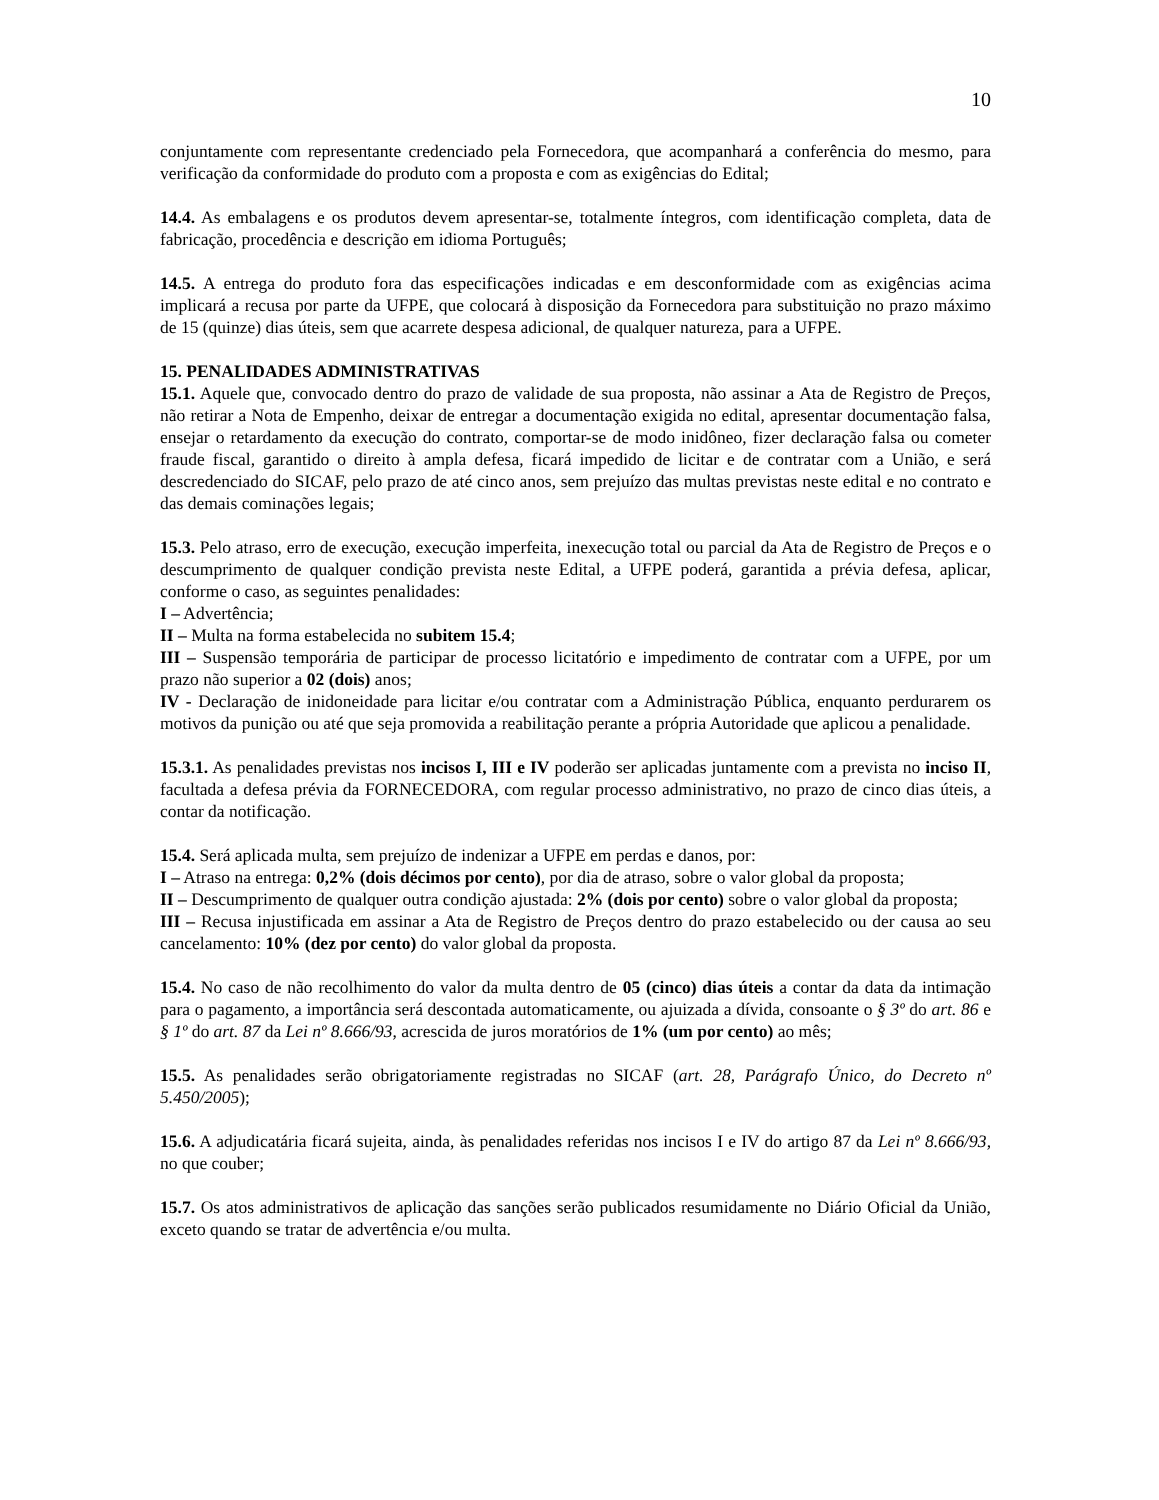10
conjuntamente com representante credenciado pela Fornecedora, que acompanhará a conferência do mesmo, para verificação da conformidade do produto com a proposta e com as exigências do Edital;
14.4. As embalagens e os produtos devem apresentar-se, totalmente íntegros, com identificação completa, data de fabricação, procedência e descrição em idioma Português;
14.5. A entrega do produto fora das especificações indicadas e em desconformidade com as exigências acima implicará a recusa por parte da UFPE, que colocará à disposição da Fornecedora para substituição no prazo máximo de 15 (quinze) dias úteis, sem que acarrete despesa adicional, de qualquer natureza, para a UFPE.
15. PENALIDADES ADMINISTRATIVAS
15.1. Aquele que, convocado dentro do prazo de validade de sua proposta, não assinar a Ata de Registro de Preços, não retirar a Nota de Empenho, deixar de entregar a documentação exigida no edital, apresentar documentação falsa, ensejar o retardamento da execução do contrato, comportar-se de modo inidôneo, fizer declaração falsa ou cometer fraude fiscal, garantido o direito à ampla defesa, ficará impedido de licitar e de contratar com a União, e será descredenciado do SICAF, pelo prazo de até cinco anos, sem prejuízo das multas previstas neste edital e no contrato e das demais cominações legais;
15.3. Pelo atraso, erro de execução, execução imperfeita, inexecução total ou parcial da Ata de Registro de Preços e o descumprimento de qualquer condição prevista neste Edital, a UFPE poderá, garantida a prévia defesa, aplicar, conforme o caso, as seguintes penalidades:
I – Advertência;
II – Multa na forma estabelecida no subitem 15.4;
III – Suspensão temporária de participar de processo licitatório e impedimento de contratar com a UFPE, por um prazo não superior a 02 (dois) anos;
IV - Declaração de inidoneidade para licitar e/ou contratar com a Administração Pública, enquanto perdurarem os motivos da punição ou até que seja promovida a reabilitação perante a própria Autoridade que aplicou a penalidade.
15.3.1. As penalidades previstas nos incisos I, III e IV poderão ser aplicadas juntamente com a prevista no inciso II, facultada a defesa prévia da FORNECEDORA, com regular processo administrativo, no prazo de cinco dias úteis, a contar da notificação.
15.4. Será aplicada multa, sem prejuízo de indenizar a UFPE em perdas e danos, por:
I – Atraso na entrega: 0,2% (dois décimos por cento), por dia de atraso, sobre o valor global da proposta;
II – Descumprimento de qualquer outra condição ajustada: 2% (dois por cento) sobre o valor global da proposta;
III – Recusa injustificada em assinar a Ata de Registro de Preços dentro do prazo estabelecido ou der causa ao seu cancelamento: 10% (dez por cento) do valor global da proposta.
15.4. No caso de não recolhimento do valor da multa dentro de 05 (cinco) dias úteis a contar da data da intimação para o pagamento, a importância será descontada automaticamente, ou ajuizada a dívida, consoante o § 3º do art. 86 e § 1º do art. 87 da Lei nº 8.666/93, acrescida de juros moratórios de 1% (um por cento) ao mês;
15.5. As penalidades serão obrigatoriamente registradas no SICAF (art. 28, Parágrafo Único, do Decreto nº 5.450/2005);
15.6. A adjudicatária ficará sujeita, ainda, às penalidades referidas nos incisos I e IV do artigo 87 da Lei nº 8.666/93, no que couber;
15.7. Os atos administrativos de aplicação das sanções serão publicados resumidamente no Diário Oficial da União, exceto quando se tratar de advertência e/ou multa.